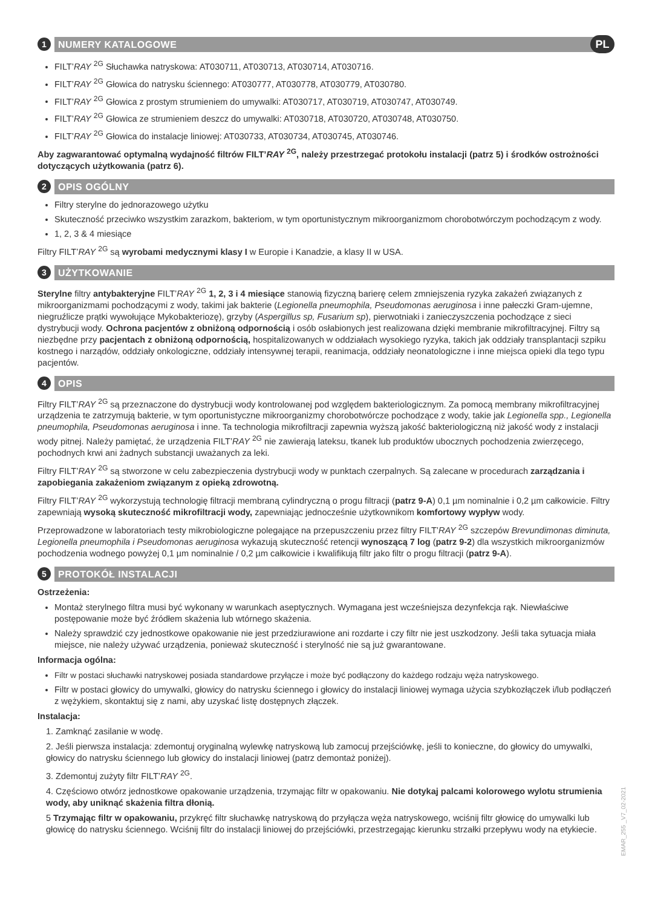1 NUMERY KATALOGOWE PL
FILT’RAY <sup>2G</sup> Słuchawka natryskowa: AT030711, AT030713, AT030714, AT030716.
FILT’RAY <sup>2G</sup> Głowica do natrysku ściennego: AT030777, AT030778, AT030779, AT030780.
FILT’RAY <sup>2G</sup> Głowica z prostym strumieniem do umywalki: AT030717, AT030719, AT030747, AT030749.
FILT’RAY <sup>2G</sup> Głowica ze strumieniem deszcz do umywalki: AT030718, AT030720, AT030748, AT030750.
FILT’RAY <sup>2G</sup> Głowica do instalacje liniowej: AT030733, AT030734, AT030745, AT030746.
Aby zagwarantować optymalną wydajność filtrów FILT’RAY <sup>2G</sup>, należy przestrzegać protokołu instalacji (patrz 5) i środków ostrożności dotyczących użytkowania (patrz 6).
2 OPIS OGÓLNY
Filtry sterylne do jednorazowego użytku
Skuteczność przeciwko wszystkim zarazkom, bakteriom, w tym oportunistycznym mikroorganizmom chorobotwórczym pochodzącym z wody.
1, 2, 3 & 4 miesiące
Filtry FILT’RAY <sup>2G</sup> są wyrobami medycznymi klasy I w Europie i Kanadzie, a klasy II w USA.
3 UŻYTKOWANIE
Sterylne filtry antybakteryjne FILT’RAY <sup>2G</sup> 1, 2, 3 i 4 miesiące stanowią fizyczną barierę celem zmniejszenia ryzyka zakażeń związanych z mikroorganizmami pochodzącymi z wody, takimi jak bakterie (Legionella pneumophila, Pseudomonas aeruginosa i inne pałeczki Gram-ujemne, niegruźlicze prątki wywołujące Mykobakteriozę), grzyby (Aspergillus sp, Fusarium sp), pierwotniaki i zanieczyszczenia pochodzące z sieci dystrybucji wody. Ochrona pacjentów z obniżoną odpornością i osób osłabionych jest realizowana dzięki membranie mikrofiltracyjnej. Filtry są niezbędne przy pacjentach z obniżoną odpornością, hospitalizowanych w oddziałach wysokiego ryzyka, takich jak oddziały transplantacji szpiku kostnego i narządów, oddziały onkologiczne, oddziały intensywnej terapii, reanimacja, oddziały neonatologiczne i inne miejsca opieki dla tego typu pacjentów.
4 OPIS
Filtry FILT’RAY <sup>2G</sup> są przeznaczone do dystrybucji wody kontrolowanej pod względem bakteriologicznym. Za pomocą membrany mikrofiltracyjnej urządzenia te zatrzymują bakterie, w tym oportunistyczne mikroorganizmy chorobotwórcze pochodzące z wody, takie jak Legionella spp., Legionella pneumophila, Pseudomonas aeruginosa i inne. Ta technologia mikrofiltracji zapewnia wyższą jakość bakteriologiczną niż jakość wody z instalacji wody pitnej. Należy pamiętać, że urządzenia FILT’RAY <sup>2G</sup> nie zawierają lateksu, tkanek lub produktów ubocznych pochodzenia zwierzęcego, pochodnych krwi ani żadnych substancji uważanych za leki.
Filtry FILT’RAY <sup>2G</sup> są stworzone w celu zabezpieczenia dystrybucji wody w punktach czerpalnych. Są zalecane w procedurach zarządzania i zapobiegania zakażeniom związanym z opieką zdrowotną.
Filtry FILT’RAY <sup>2G</sup> wykorzystują technologię filtracji membraną cylindryczną o progu filtracji (patrz 9-A) 0,1 µm nominalnie i 0,2 µm całkowicie. Filtry zapewniają wysoką skuteczność mikrofiltracji wody, zapewniając jednocześnie użytkownikom komfortowy wypływ wody.
Przeprowadzone w laboratoriach testy mikrobiologiczne polegające na przepuszczeniu przez filtry FILT’RAY <sup>2G</sup> szczepów Brevundimonas diminuta, Legionella pneumophila i Pseudomonas aeruginosa wykazują skuteczność retencji wynoszącą 7 log (patrz 9-2) dla wszystkich mikroorganizmów pochodzenia wodnego powyżej 0,1 µm nominalnie / 0,2 µm całkowicie i kwalifikują filtr jako filtr o progu filtracji (patrz 9-A).
5 PROTOKÓŁ INSTALACJI
Ostrzeżenia:
Montaż sterylnego filtra musi być wykonany w warunkach aseptycznych. Wymagana jest wcześniejsza dezynfekcja rąk. Niewłaściwe postępowanie może być źródłem skażenia lub wtórnego skażenia.
Należy sprawdzić czy jednostkowe opakowanie nie jest przedziurawione ani rozdarte i czy filtr nie jest uszkodzony. Jeśli taka sytuacja miała miejsce, nie należy używać urządzenia, ponieważ skuteczność i sterylność nie są już gwarantowane.
Informacja ogólna:
Filtr w postaci słuchawki natryskowej posiada standardowe przyłącze i może być podłączony do każdego rodzaju węża natryskowego.
Filtr w postaci głowicy do umywalki, głowicy do natrysku ściennego i głowicy do instalacji liniowej wymaga użycia szybkozłączek i/lub podłączeń z wężykiem, skontaktuj się z nami, aby uzyskać listę dostępnych złączek.
Instalacja:
1. Zamknąć zasilanie w wodę.
2. Jeśli pierwsza instalacja: zdemontuj oryginalną wylewkę natryskową lub zamocuj przejściówkę, jeśli to konieczne, do głowicy do umywalki, głowicy do natrysku ściennego lub głowicy do instalacji liniowej (patrz demontaż poniżej).
3. Zdemontuj zużyty filtr FILT’RAY <sup>2G</sup>.
4. Częściowo otwórz jednostkowe opakowanie urządzenia, trzymając filtr w opakowaniu. Nie dotykaj palcami kolorowego wylotu strumienia wody, aby uniknąć skażenia filtra dłonią.
5 Trzymając filtr w opakowaniu, przykręć filtr słuchawkę natryskową do przyłącza węża natryskowego, wciśnij filtr głowicę do umywalki lub głowicę do natrysku ściennego. Wciśnij filtr do instalacji liniowej do przejściówki, przestrzegając kierunku strzałki przepływu wody na etykiecie.
EMAR_255 _V7_02-2021